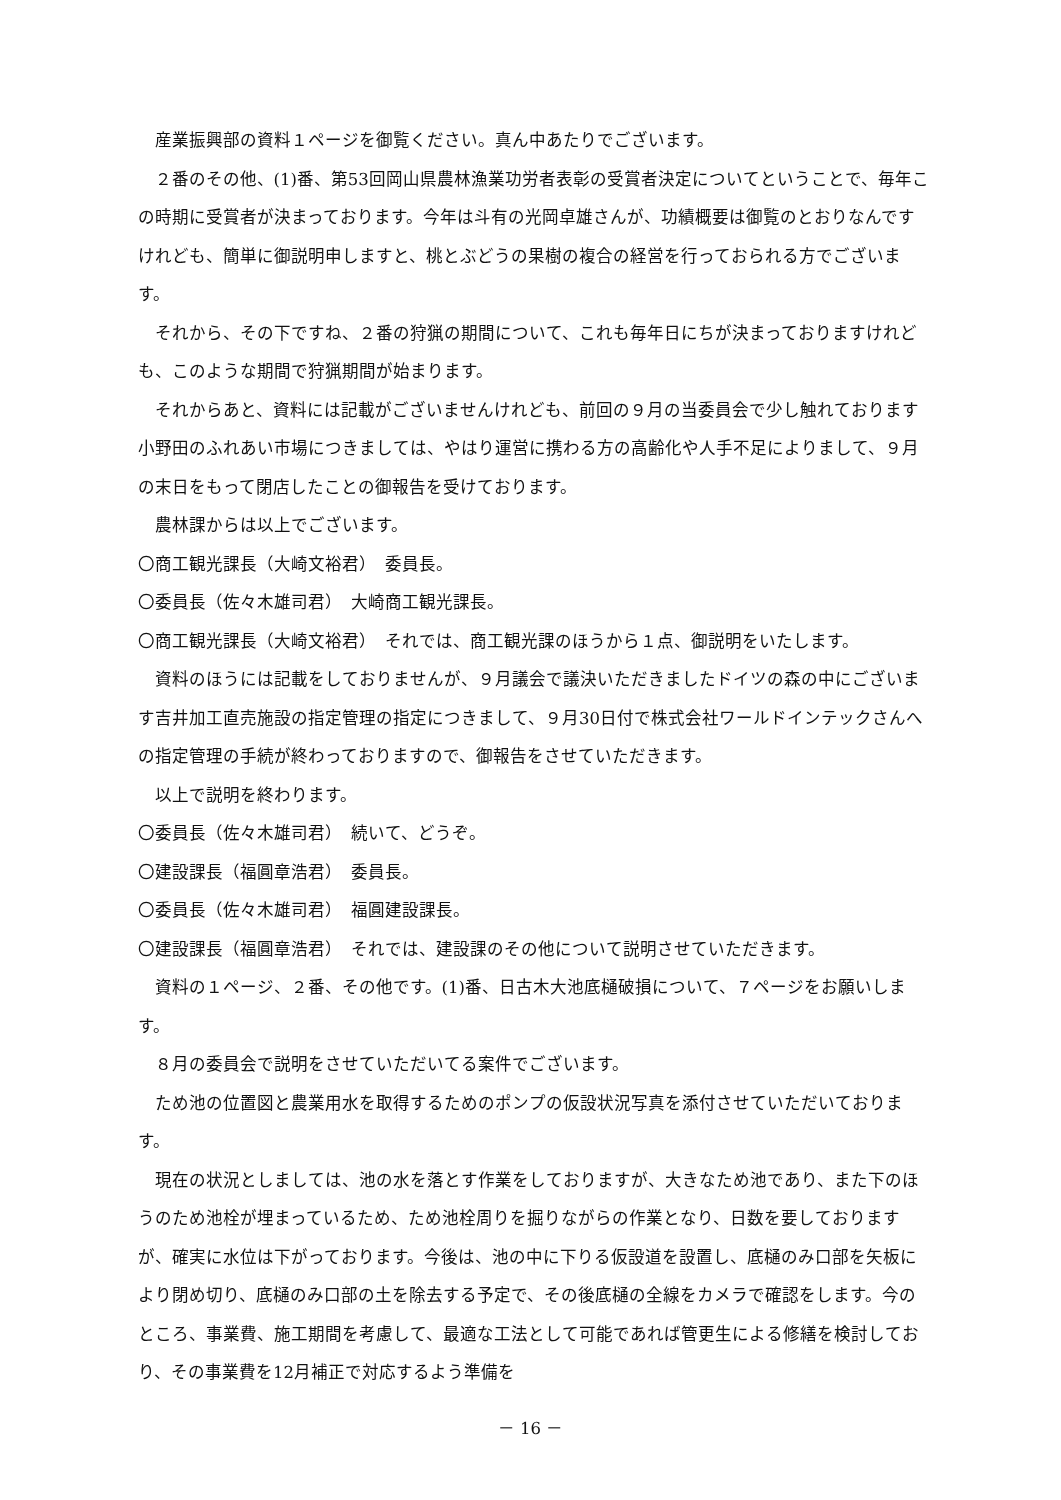産業振興部の資料１ページを御覧ください。真ん中あたりでございます。
２番のその他、(1)番、第53回岡山県農林漁業功労者表彰の受賞者決定についてということで、毎年この時期に受賞者が決まっております。今年は斗有の光岡卓雄さんが、功績概要は御覧のとおりなんですけれども、簡単に御説明申しますと、桃とぶどうの果樹の複合の経営を行っておられる方でございます。
それから、その下ですね、２番の狩猟の期間について、これも毎年日にちが決まっておりますけれども、このような期間で狩猟期間が始まります。
それからあと、資料には記載がございませんけれども、前回の９月の当委員会で少し触れております小野田のふれあい市場につきましては、やはり運営に携わる方の高齢化や人手不足によりまして、９月の末日をもって閉店したことの御報告を受けております。
農林課からは以上でございます。
〇商工観光課長（大崎文裕君）　委員長。
〇委員長（佐々木雄司君）　大崎商工観光課長。
〇商工観光課長（大崎文裕君）　それでは、商工観光課のほうから１点、御説明をいたします。
資料のほうには記載をしておりませんが、９月議会で議決いただきましたドイツの森の中にございます吉井加工直売施設の指定管理の指定につきまして、９月30日付で株式会社ワールドインテックさんへの指定管理の手続が終わっておりますので、御報告をさせていただきます。
以上で説明を終わります。
〇委員長（佐々木雄司君）　続いて、どうぞ。
〇建設課長（福圓章浩君）　委員長。
〇委員長（佐々木雄司君）　福圓建設課長。
〇建設課長（福圓章浩君）　それでは、建設課のその他について説明させていただきます。
資料の１ページ、２番、その他です。(1)番、日古木大池底樋破損について、７ページをお願いします。
８月の委員会で説明をさせていただいてる案件でございます。
ため池の位置図と農業用水を取得するためのポンプの仮設状況写真を添付させていただいております。
現在の状況としましては、池の水を落とす作業をしておりますが、大きなため池であり、また下のほうのため池栓が埋まっているため、ため池栓周りを掘りながらの作業となり、日数を要しておりますが、確実に水位は下がっております。今後は、池の中に下りる仮設道を設置し、底樋のみ口部を矢板により閉め切り、底樋のみ口部の土を除去する予定で、その後底樋の全線をカメラで確認をします。今のところ、事業費、施工期間を考慮して、最適な工法として可能であれば管更生による修繕を検討しており、その事業費を12月補正で対応するよう準備を
－ 16 －